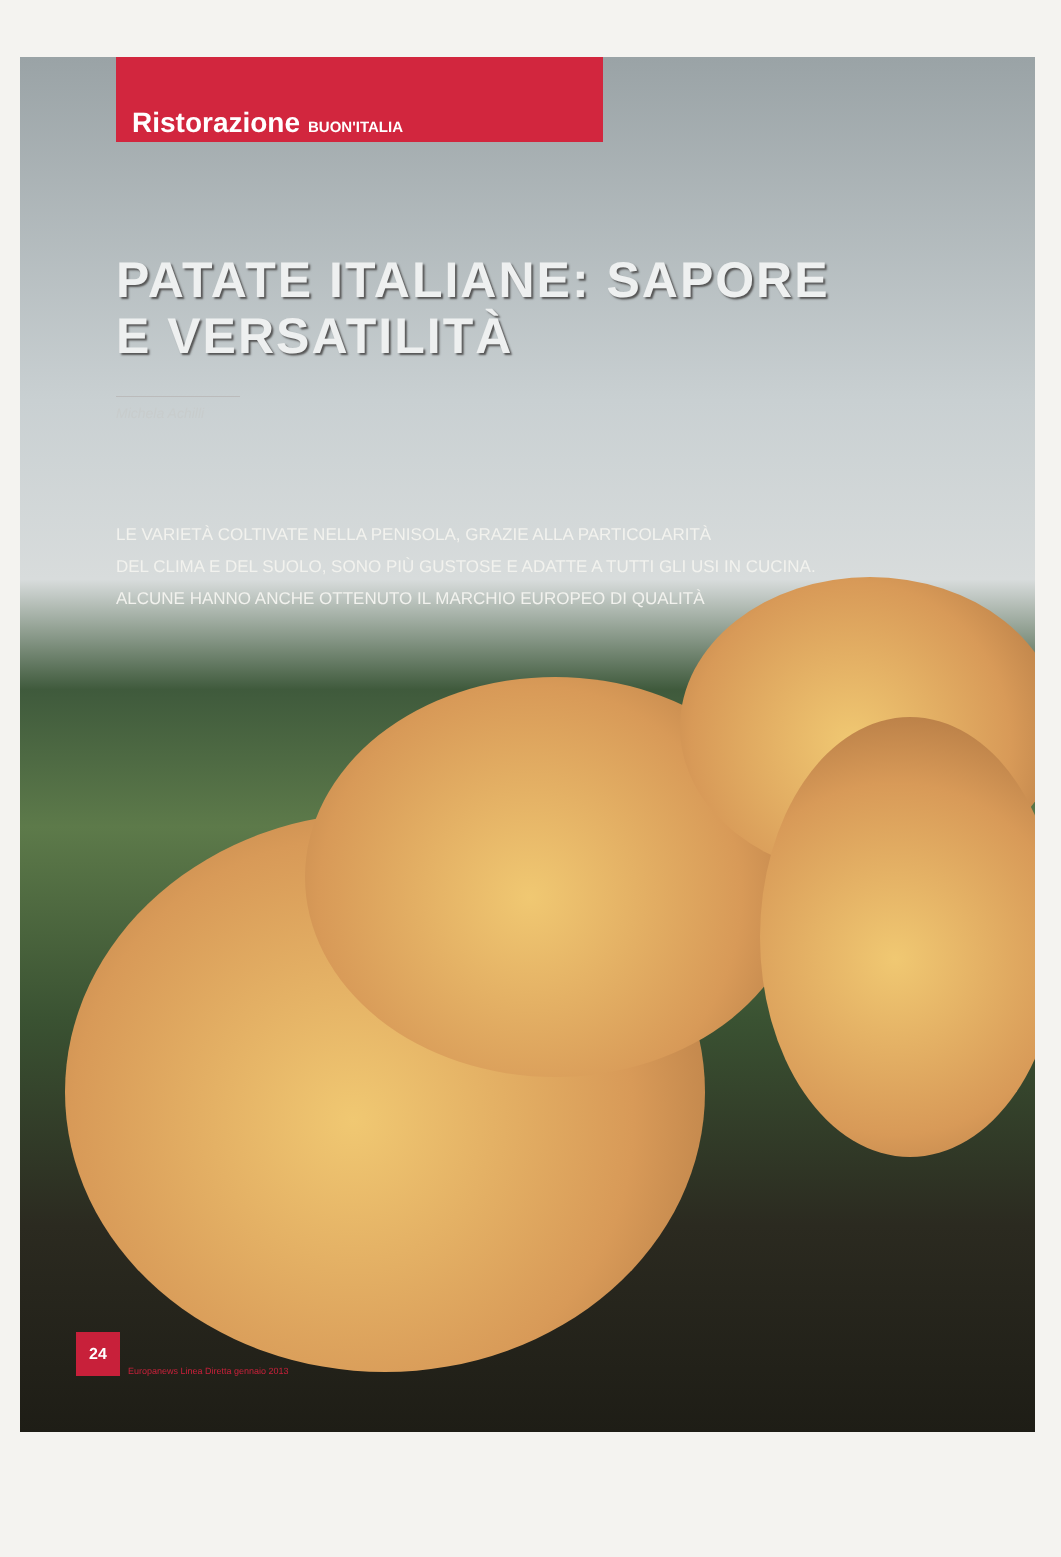Ristorazione BUON'ITALIA
PATATE ITALIANE: SAPORE
E VERSATILITÀ
Michela Achilli
LE VARIETÀ COLTIVATE NELLA PENISOLA, GRAZIE ALLA PARTICOLARITÀ
DEL CLIMA E DEL SUOLO, SONO PIÙ GUSTOSE E ADATTE A TUTTI GLI USI IN CUCINA.
ALCUNE HANNO ANCHE OTTENUTO IL MARCHIO EUROPEO DI QUALITÀ
24
Europanews Linea Diretta gennaio 2013